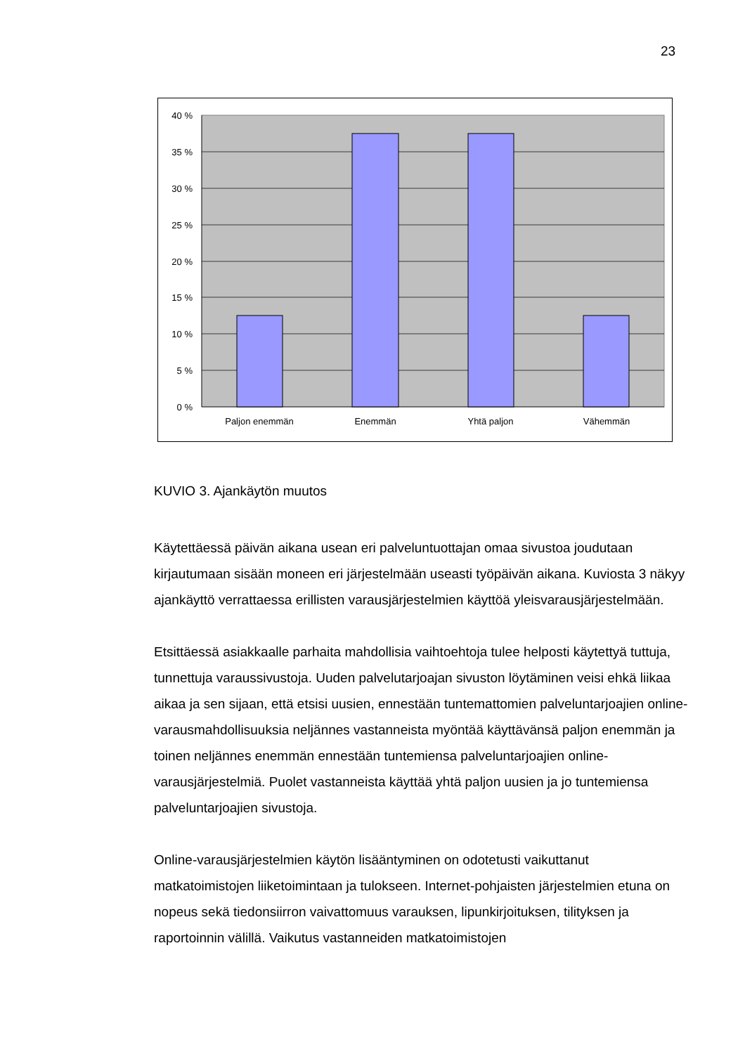23
40 %
35 %
30 %
25 %
20 %
15 %
10 %
5 %
0 %
Paljon enemmän
Enemmän
Yhtä paljon
Vähemmän
KUVIO 3. Ajankäytön muutos
Käytettäessä päivän aikana usean eri palveluntuottajan omaa sivustoa joudutaan kirjautumaan sisään moneen eri järjestelmään useasti työpäivän aikana. Kuviosta 3 näkyy ajankäyttö verrattaessa erillisten varausjärjestelmien käyttöä yleisvarausjärjestelmään.
Etsittäessä asiakkaalle parhaita mahdollisia vaihtoehtoja tulee helposti käytettyä tuttuja, tunnettuja varaussivustoja. Uuden palvelutarjoajan sivuston löytäminen veisi ehkä liikaa aikaa ja sen sijaan, että etsisi uusien, ennestään tuntemattomien palveluntarjoajien online-varausmahdollisuuksia neljännes vastanneista myöntää käyttävänsä paljon enemmän ja toinen neljännes enemmän ennestään tuntemiensa palveluntarjoajien online-
varausjärjestelmiä. Puolet vastanneista käyttää yhtä paljon uusien ja jo tuntemiensa palveluntarjoajien sivustoja.
Online-varausjärjestelmien käytön lisääntyminen on odotetusti vaikuttanut matkatoimistojen liiketoimintaan ja tulokseen. Internet-pohjaisten järjestelmien etuna on nopeus sekä tiedonsiirron vaivattomuus varauksen, lipunkirjoituksen, tilityksen ja raportoinnin välillä. Vaikutus vastanneiden matkatoimistojen